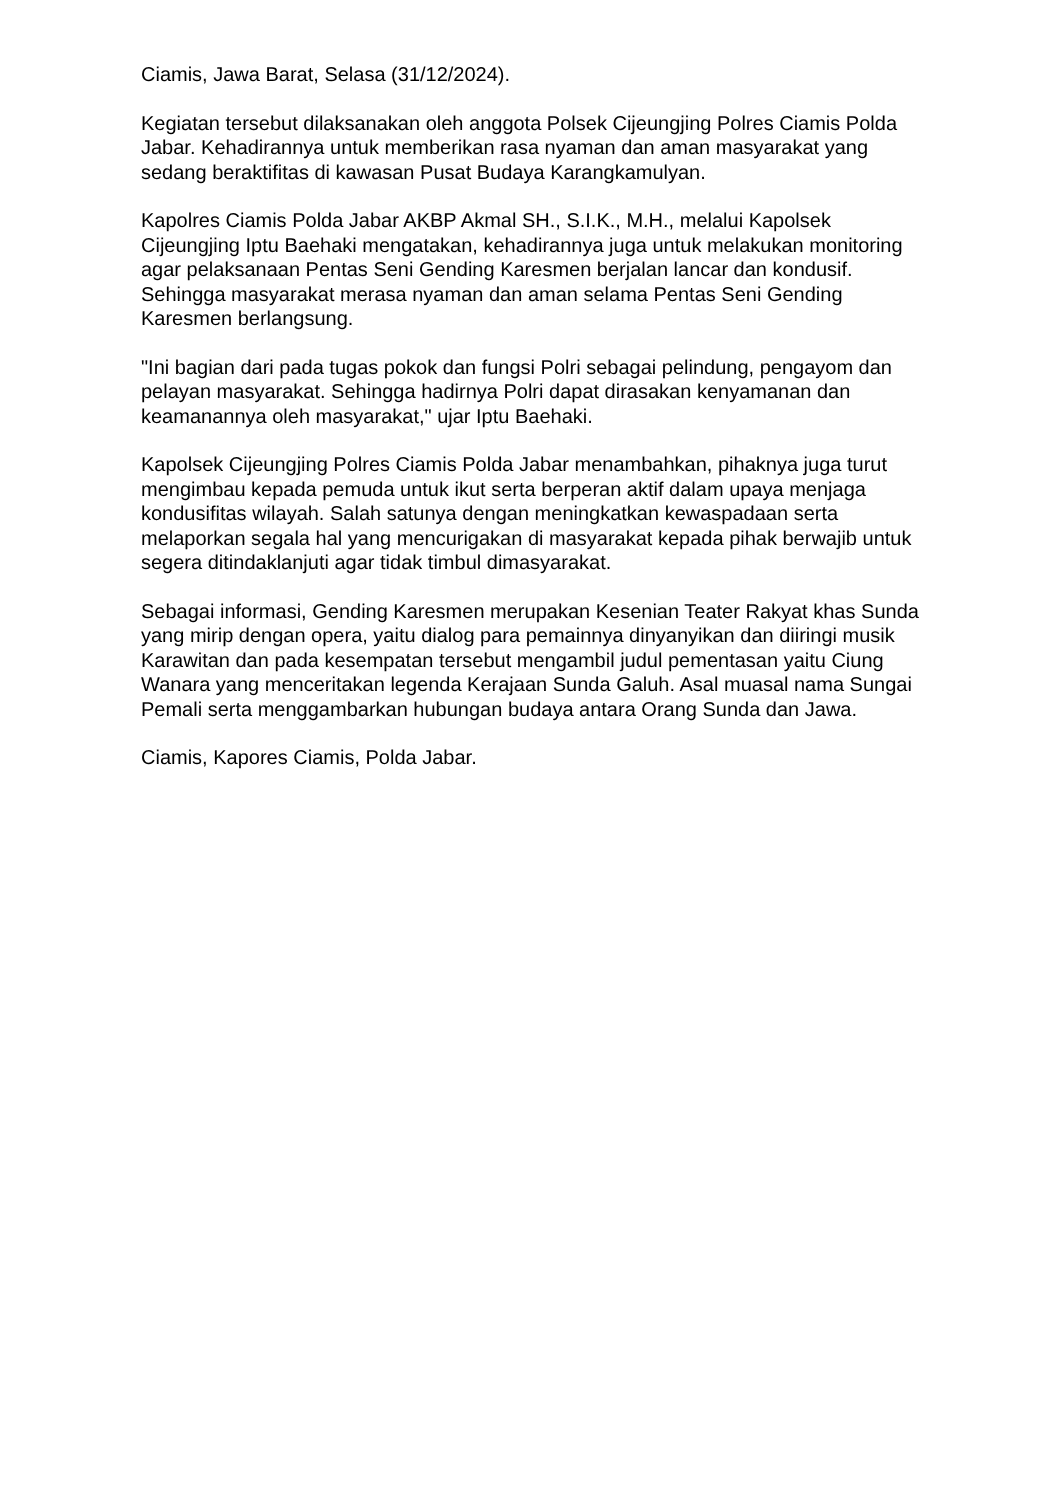Ciamis, Jawa Barat, Selasa (31/12/2024).
Kegiatan tersebut dilaksanakan oleh anggota Polsek Cijeungjing Polres Ciamis Polda Jabar. Kehadirannya untuk memberikan rasa nyaman dan aman masyarakat yang sedang beraktifitas di kawasan Pusat Budaya Karangkamulyan.
Kapolres Ciamis Polda Jabar AKBP Akmal SH., S.I.K., M.H., melalui Kapolsek Cijeungjing Iptu Baehaki mengatakan, kehadirannya juga untuk melakukan monitoring agar pelaksanaan Pentas Seni Gending Karesmen berjalan lancar dan kondusif. Sehingga masyarakat merasa nyaman dan aman selama Pentas Seni Gending Karesmen berlangsung.
"Ini bagian dari pada tugas pokok dan fungsi Polri sebagai pelindung, pengayom dan pelayan masyarakat. Sehingga hadirnya Polri dapat dirasakan kenyamanan dan keamanannya oleh masyarakat," ujar Iptu Baehaki.
Kapolsek Cijeungjing Polres Ciamis Polda Jabar menambahkan, pihaknya juga turut mengimbau kepada pemuda untuk ikut serta berperan aktif dalam upaya menjaga kondusifitas wilayah. Salah satunya dengan meningkatkan kewaspadaan serta melaporkan segala hal yang mencurigakan di masyarakat kepada pihak berwajib untuk segera ditindaklanjuti agar tidak timbul dimasyarakat.
Sebagai informasi, Gending Karesmen merupakan Kesenian Teater Rakyat khas Sunda yang mirip dengan opera, yaitu dialog para pemainnya dinyanyikan dan diiringi musik Karawitan dan pada kesempatan tersebut mengambil judul pementasan yaitu Ciung Wanara yang menceritakan legenda Kerajaan Sunda Galuh. Asal muasal nama Sungai Pemali serta menggambarkan hubungan budaya antara Orang Sunda dan Jawa.
Ciamis, Kapores Ciamis, Polda Jabar.